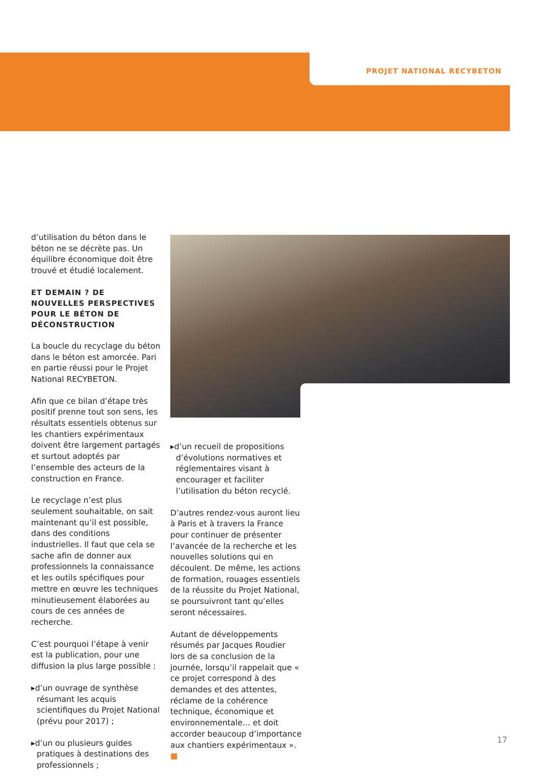PROJET NATIONAL RECYBETON
d’utilisation du béton dans le béton ne se décrète pas. Un équilibre économique doit être trouvé et étudié localement.
ET DEMAIN ? DE NOUVELLES PERSPECTIVES POUR LE BÉTON DE DÉCONSTRUCTION
La boucle du recyclage du béton dans le béton est amorcée. Pari en partie réussi pour le Projet National RECYBETON.
Afin que ce bilan d’étape très positif prenne tout son sens, les résultats essentiels obtenus sur les chantiers expérimentaux doivent être largement partagés et surtout adoptés par l’ensemble des acteurs de la construction en France.
Le recyclage n’est plus seulement souhaitable, on sait maintenant qu’il est possible, dans des conditions industrielles. Il faut que cela se sache afin de donner aux professionnels la connaissance et les outils spécifiques pour mettre en œuvre les techniques minutieusement élaborées au cours de ces années de recherche.
C’est pourquoi l’étape à venir est la publication, pour une diffusion la plus large possible :
▸d’un ouvrage de synthèse résumant les acquis scientifiques du Projet National (prévu pour 2017) ;
▸d’un ou plusieurs guides pratiques à destinations des professionnels ;
▸d’un recueil de propositions d’évolutions normatives et réglementaires visant à encourager et faciliter l’utilisation du béton recyclé.
D’autres rendez-vous auront lieu à Paris et à travers la France pour continuer de présenter l’avancée de la recherche et les nouvelles solutions qui en découlent. De même, les actions de formation, rouages essentiels de la réussite du Projet National, se poursuivront tant qu’elles seront nécessaires.
Autant de développements résumés par Jacques Roudier lors de sa conclusion de la journée, lorsqu’il rappelait que « ce projet correspond à des demandes et des attentes, réclame de la cohérence technique, économique et environnementale… et doit accorder beaucoup d’importance aux chantiers expérimentaux ». ■
17